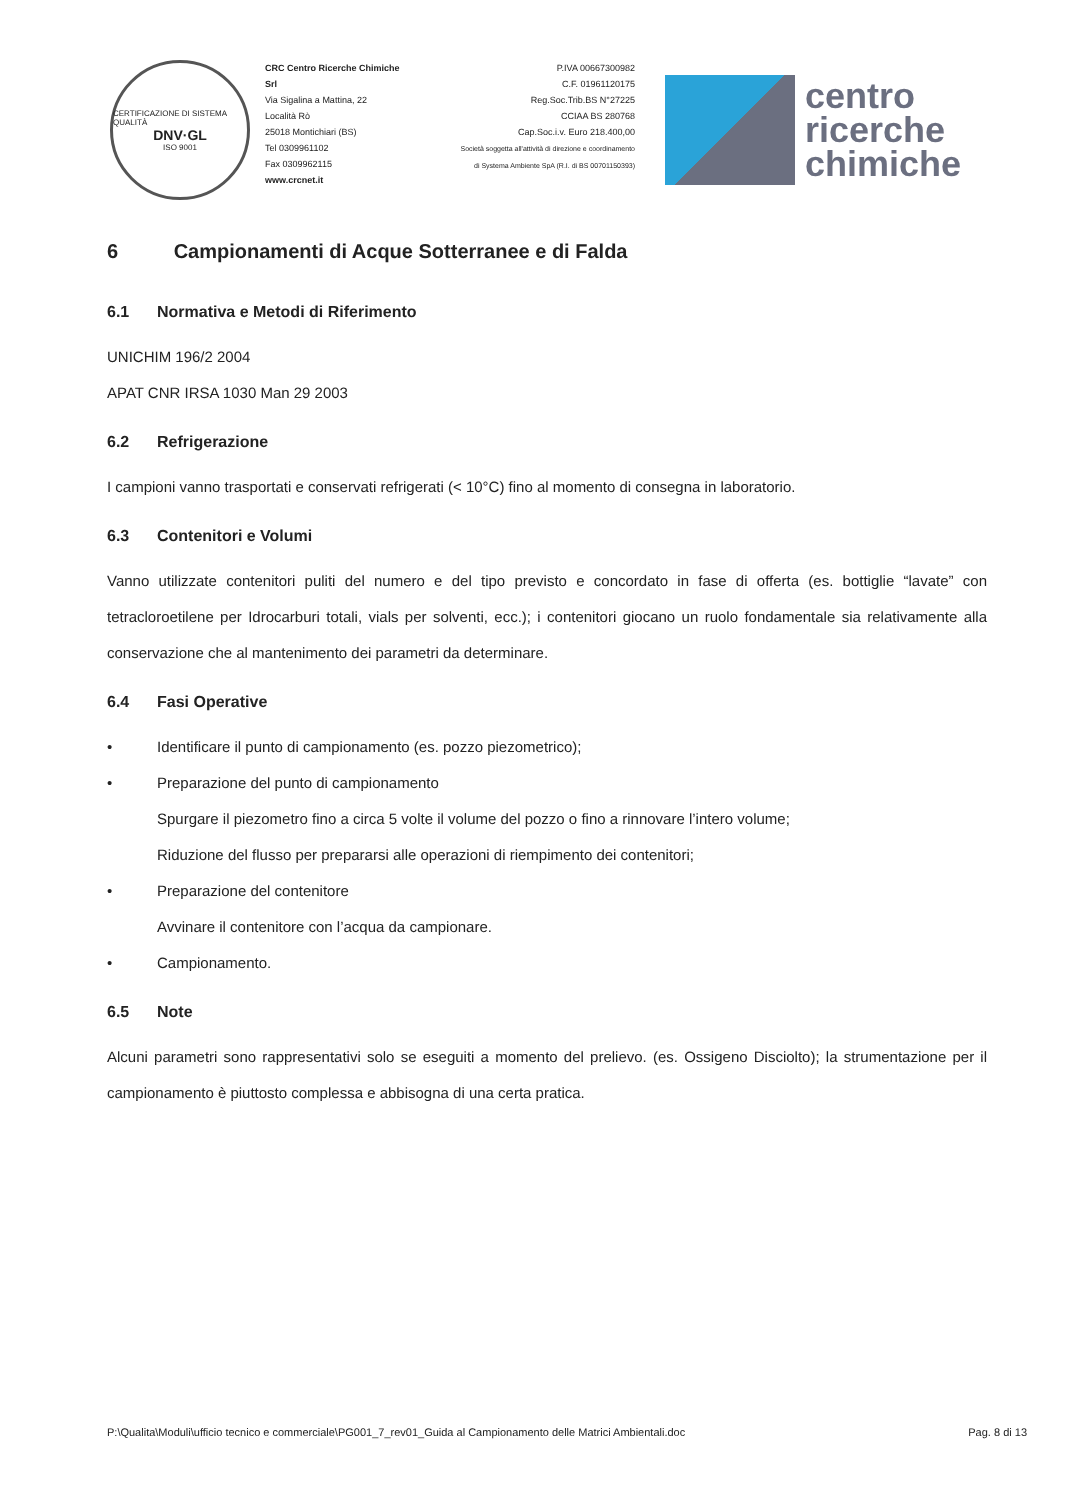CERTIFICAZIONE DI SISTEMA QUALITÀ
DNV·GL
ISO 9001
CRC Centro Ricerche Chimiche Srl
Via Sigalina a Mattina, 22
Località Rò
25018 Montichiari (BS)
Tel 0309961102
Fax 0309962115
www.crcnet.it
P.IVA 00667300982
C.F. 01961120175
Reg.Soc.Trib.BS N°27225
CCIAA BS 280768
Cap.Soc.i.v. Euro 218.400,00
Società soggetta all'attività di direzione e coordinamento
di Systema Ambiente SpA (R.I. di BS 00701150393)
centro
ricerche
chimiche
6 Campionamenti di Acque Sotterranee e di Falda
6.1 Normativa e Metodi di Riferimento
UNICHIM 196/2 2004
APAT CNR IRSA 1030 Man 29 2003
6.2 Refrigerazione
I campioni vanno trasportati e conservati refrigerati (< 10°C) fino al momento di consegna in laboratorio.
6.3 Contenitori e Volumi
Vanno utilizzate contenitori puliti del numero e del tipo previsto e concordato in fase di offerta (es. bottiglie “lavate” con tetracloroetilene per Idrocarburi totali, vials per solventi, ecc.); i contenitori giocano un ruolo fondamentale sia relativamente alla conservazione che al mantenimento dei parametri da determinare.
6.4 Fasi Operative
• Identificare il punto di campionamento (es. pozzo piezometrico);
• Preparazione del punto di campionamento
Spurgare il piezometro fino a circa 5 volte il volume del pozzo o fino a rinnovare l’intero volume;
Riduzione del flusso per prepararsi alle operazioni di riempimento dei contenitori;
• Preparazione del contenitore
Avvinare il contenitore con l’acqua da campionare.
• Campionamento.
6.5 Note
Alcuni parametri sono rappresentativi solo se eseguiti a momento del prelievo. (es. Ossigeno Disciolto); la strumentazione per il campionamento è piuttosto complessa e abbisogna di una certa pratica.
P:\Qualita\Moduli\ufficio tecnico e commerciale\PG001_7_rev01_Guida al Campionamento delle Matrici Ambientali.doc Pag. 8 di 13